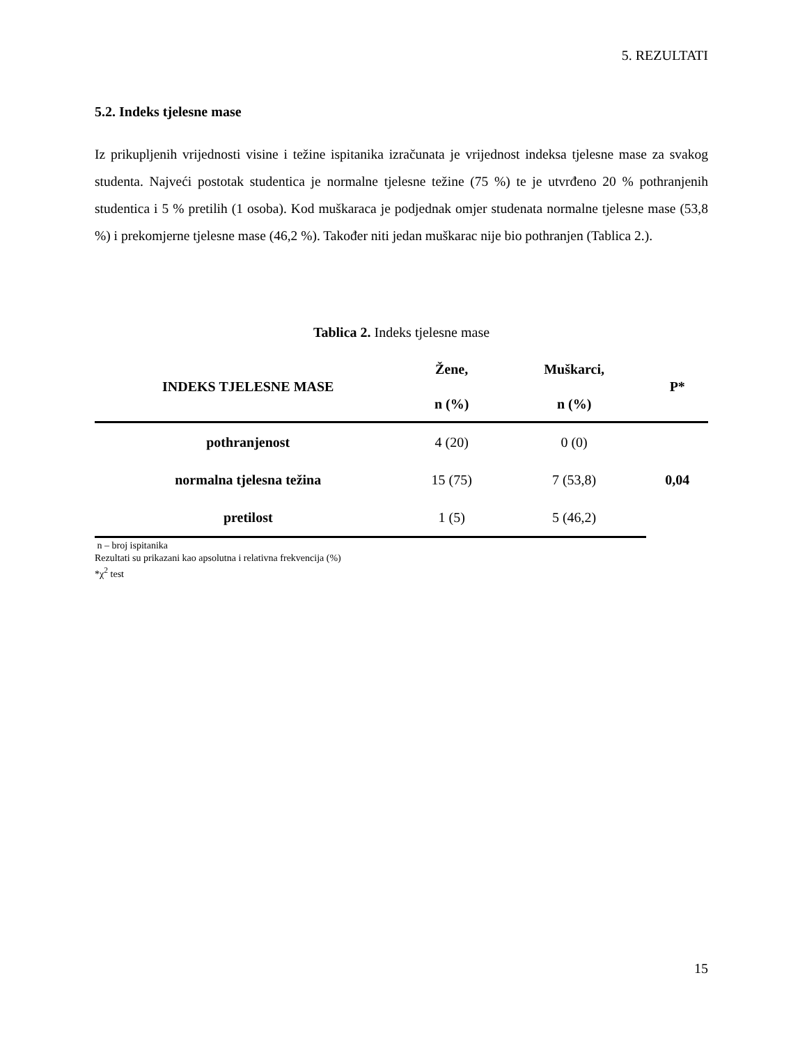5. REZULTATI
5.2. Indeks tjelesne mase
Iz prikupljenih vrijednosti visine i težine ispitanika izračunata je vrijednost indeksa tjelesne mase za svakog studenta. Najveći postotak studentica je normalne tjelesne težine (75 %) te je utvrđeno 20 % pothranjenih studentica i 5 % pretilih (1 osoba). Kod muškaraca je podjednak omjer studenata normalne tjelesne mase (53,8 %) i prekomjerne tjelesne mase (46,2 %). Također niti jedan muškarac nije bio pothranjen (Tablica 2.).
Tablica 2. Indeks tjelesne mase
| INDEKS TJELESNE MASE | Žene, n (%) | Muškarci, n (%) | P* |
| --- | --- | --- | --- |
| pothranjenost | 4 (20) | 0 (0) | 0,04 |
| normalna tjelesna težina | 15 (75) | 7 (53,8) | |
| pretilost | 1 (5) | 5 (46,2) | |
n – broj ispitanika
Rezultati su prikazani kao apsolutna i relativna frekvencija (%)
*χ<sup>2</sup> test
15